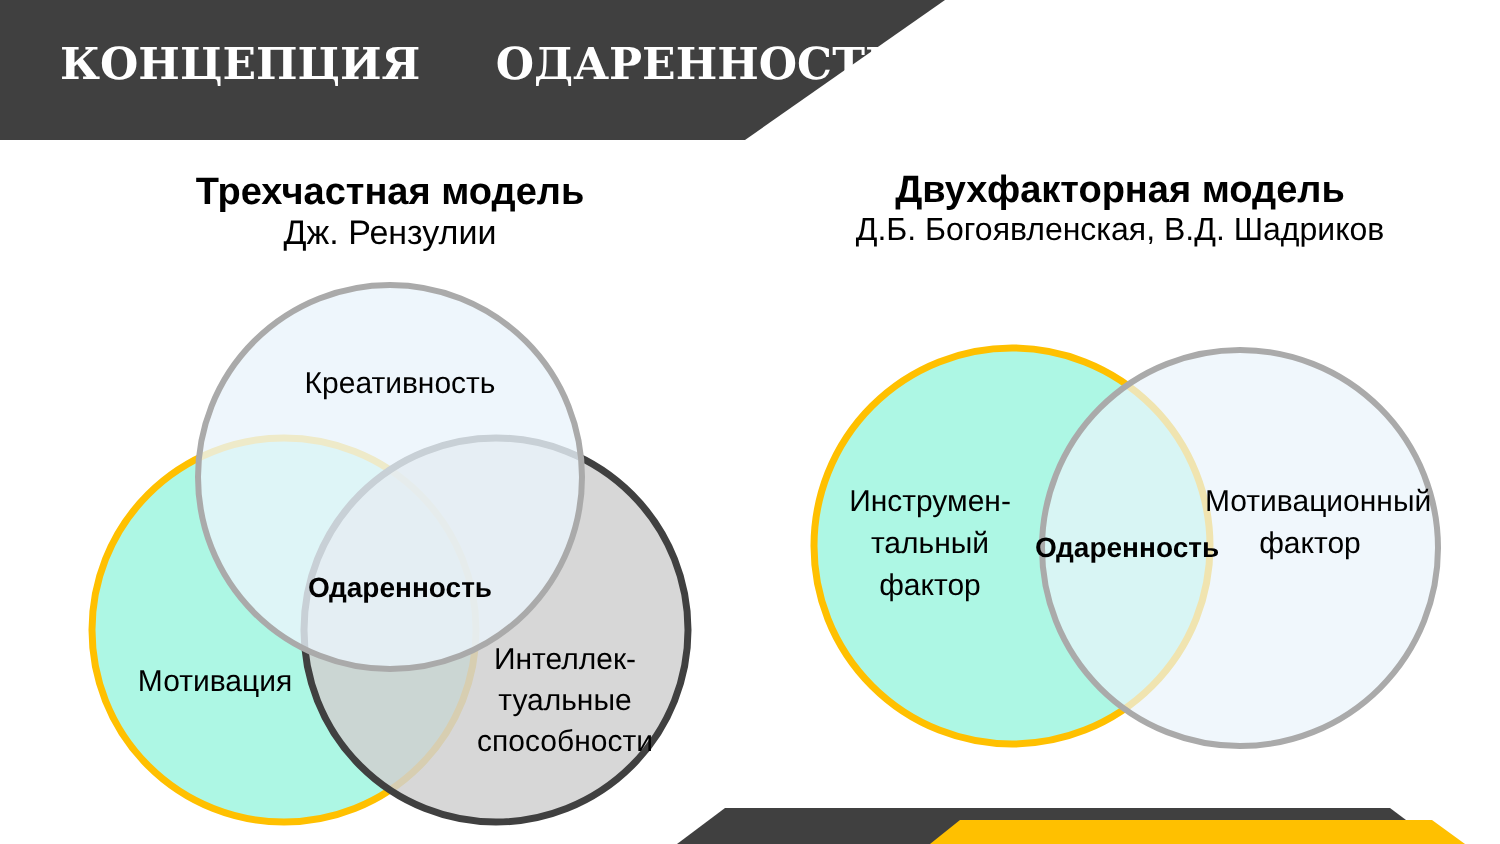КОНЦЕПЦИЯ ОДАРЕННОСТИ
Трехчастная модель
Дж. Рензулии
Двухфакторная модель
Д.Б. Богоявленская, В.Д. Шадриков
Креативность
Одаренность
Мотивация
Интеллек-
туальные
способности
Инструмен-
тальный
фактор
Одаренность
Мотивационный
фактор